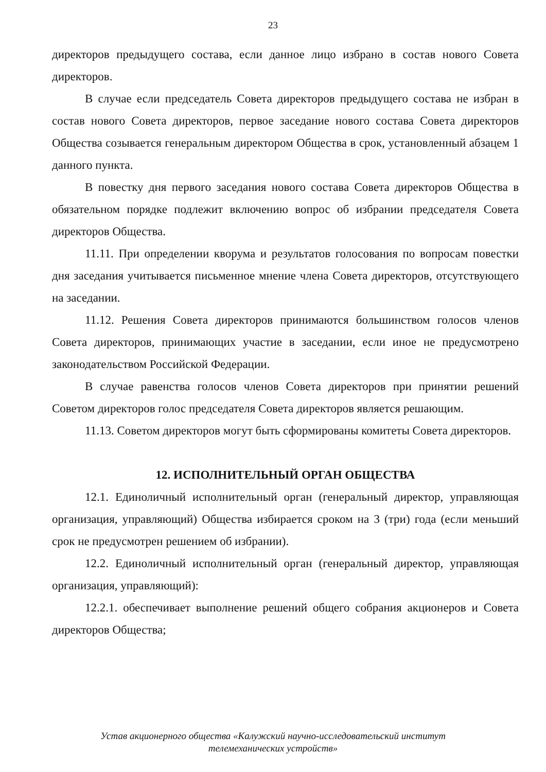23
директоров предыдущего состава, если данное лицо избрано в состав нового Совета директоров.
В случае если председатель Совета директоров предыдущего состава не избран в состав нового Совета директоров, первое заседание нового состава Совета директоров Общества созывается генеральным директором Общества в срок, установленный абзацем 1 данного пункта.
В повестку дня первого заседания нового состава Совета директоров Общества в обязательном порядке подлежит включению вопрос об избрании председателя Совета директоров Общества.
11.11. При определении кворума и результатов голосования по вопросам повестки дня заседания учитывается письменное мнение члена Совета директоров, отсутствующего на заседании.
11.12. Решения Совета директоров принимаются большинством голосов членов Совета директоров, принимающих участие в заседании, если иное не предусмотрено законодательством Российской Федерации.
В случае равенства голосов членов Совета директоров при принятии решений Советом директоров голос председателя Совета директоров является решающим.
11.13. Советом директоров могут быть сформированы комитеты Совета директоров.
12. ИСПОЛНИТЕЛЬНЫЙ ОРГАН ОБЩЕСТВА
12.1. Единоличный исполнительный орган (генеральный директор, управляющая организация, управляющий) Общества избирается сроком на 3 (три) года (если меньший срок не предусмотрен решением об избрании).
12.2. Единоличный исполнительный орган (генеральный директор, управляющая организация, управляющий):
12.2.1. обеспечивает выполнение решений общего собрания акционеров и Совета директоров Общества;
Устав акционерного общества «Калужский научно-исследовательский институт
телемеханических устройств»